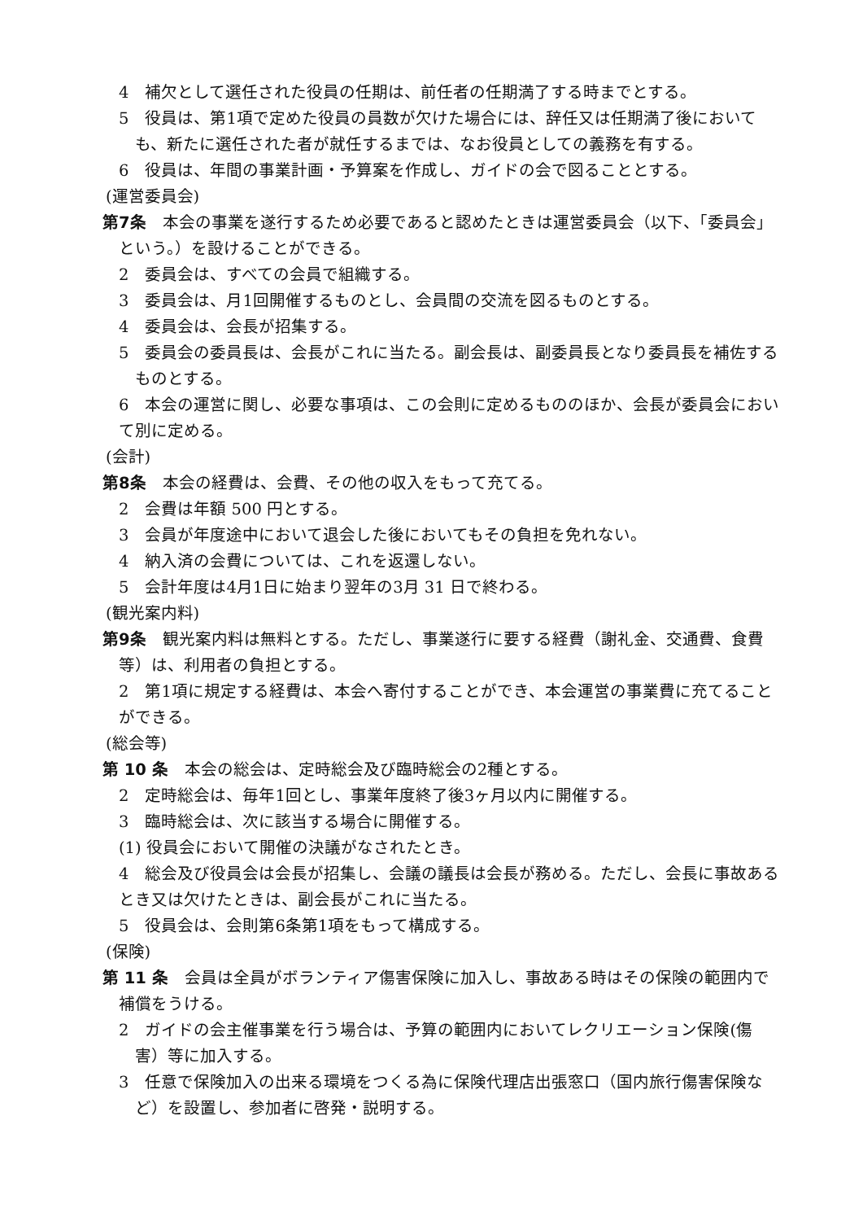4　補欠として選任された役員の任期は、前任者の任期満了する時までとする。
5　役員は、第1項で定めた役員の員数が欠けた場合には、辞任又は任期満了後においても、新たに選任された者が就任するまでは、なお役員としての義務を有する。
6　役員は、年間の事業計画・予算案を作成し、ガイドの会で図ることとする。
(運営委員会)
第7条　本会の事業を遂行するため必要であると認めたときは運営委員会（以下、「委員会」という。）を設けることができる。
2　委員会は、すべての会員で組織する。
3　委員会は、月1回開催するものとし、会員間の交流を図るものとする。
4　委員会は、会長が招集する。
5　委員会の委員長は、会長がこれに当たる。副会長は、副委員長となり委員長を補佐するものとする。
　6　本会の運営に関し、必要な事項は、この会則に定めるもののほか、会長が委員会において別に定める。
(会計)
第8条　本会の経費は、会費、その他の収入をもって充てる。
2　会費は年額 500 円とする。
3　会員が年度途中において退会した後においてもその負担を免れない。
4　納入済の会費については、これを返還しない。
5　会計年度は4月1日に始まり翌年の3月 31 日で終わる。
(観光案内料)
第9条　観光案内料は無料とする。ただし、事業遂行に要する経費（謝礼金、交通費、食費等）は、利用者の負担とする。
　2　第1項に規定する経費は、本会へ寄付することができ、本会運営の事業費に充てることができる。
(総会等)
第 10 条　本会の総会は、定時総会及び臨時総会の2種とする。
2　定時総会は、毎年1回とし、事業年度終了後3ヶ月以内に開催する。
3　臨時総会は、次に該当する場合に開催する。
(1) 役員会において開催の決議がなされたとき。
　4　総会及び役員会は会長が招集し、会議の議長は会長が務める。ただし、会長に事故あるとき又は欠けたときは、副会長がこれに当たる。
5　役員会は、会則第6条第1項をもって構成する。
(保険)
第 11 条　会員は全員がボランティア傷害保険に加入し、事故ある時はその保険の範囲内で補償をうける。
2　ガイドの会主催事業を行う場合は、予算の範囲内においてレクリエーション保険(傷害）等に加入する。
3　任意で保険加入の出来る環境をつくる為に保険代理店出張窓口（国内旅行傷害保険など）を設置し、参加者に啓発・説明する。